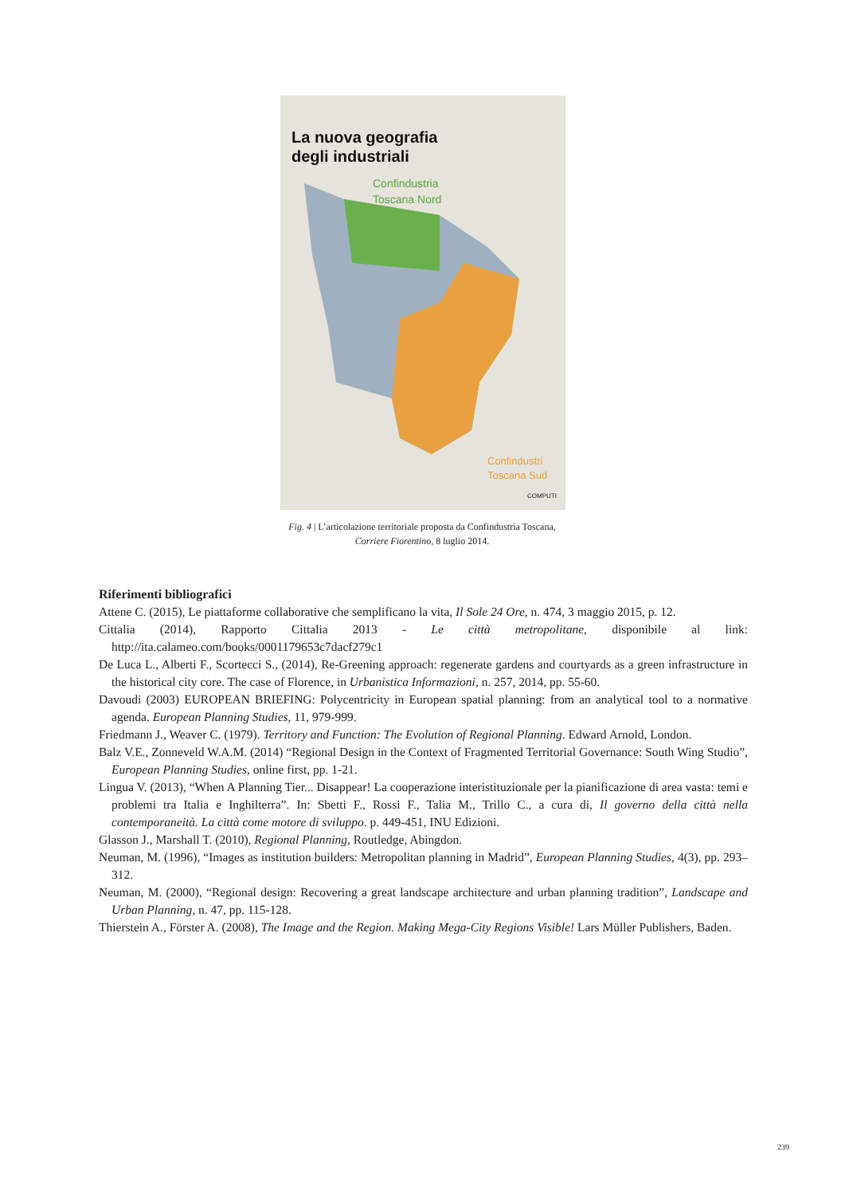La nuova geografia
degli industriali
Confindustria
Toscana Nord
Confindustri
Toscana Sud
COMPUTI
Fig. 4 | L’articolazione territoriale proposta da Confindustria Toscana,
Corriere Fiorentino, 8 luglio 2014.
Riferimenti bibliografici
Attene C. (2015), Le piattaforme collaborative che semplificano la vita, Il Sole 24 Ore, n. 474, 3 maggio 2015, p. 12.
Cittalia (2014), Rapporto Cittalia 2013 - Le città metropolitane, disponibile al link: http://ita.calameo.com/books/0001179653c7dacf279c1
De Luca L., Alberti F., Scortecci S., (2014), Re-Greening approach: regenerate gardens and courtyards as a green infrastructure in the historical city core. The case of Florence, in Urbanistica Informazioni, n. 257, 2014, pp. 55-60.
Davoudi (2003) EUROPEAN BRIEFING: Polycentricity in European spatial planning: from an analytical tool to a normative agenda. European Planning Studies, 11, 979-999.
Friedmann J., Weaver C. (1979). Territory and Function: The Evolution of Regional Planning. Edward Arnold, London.
Balz V.E., Zonneveld W.A.M. (2014) “Regional Design in the Context of Fragmented Territorial Governance: South Wing Studio”, European Planning Studies, online first, pp. 1-21.
Lingua V. (2013), “When A Planning Tier... Disappear! La cooperazione interistituzionale per la pianificazione di area vasta: temi e problemi tra Italia e Inghilterra”. In: Sbetti F., Rossi F., Talia M., Trillo C., a cura di, Il governo della città nella contemporaneità. La città come motore di sviluppo. p. 449-451, INU Edizioni.
Glasson J., Marshall T. (2010), Regional Planning, Routledge, Abingdon.
Neuman, M. (1996), “Images as institution builders: Metropolitan planning in Madrid”, European Planning Studies, 4(3), pp. 293–312.
Neuman, M. (2000), “Regional design: Recovering a great landscape architecture and urban planning tradition”, Landscape and Urban Planning, n. 47, pp. 115-128.
Thierstein A., Förster A. (2008), The Image and the Region. Making Mega-City Regions Visible! Lars Müller Publishers, Baden.
239